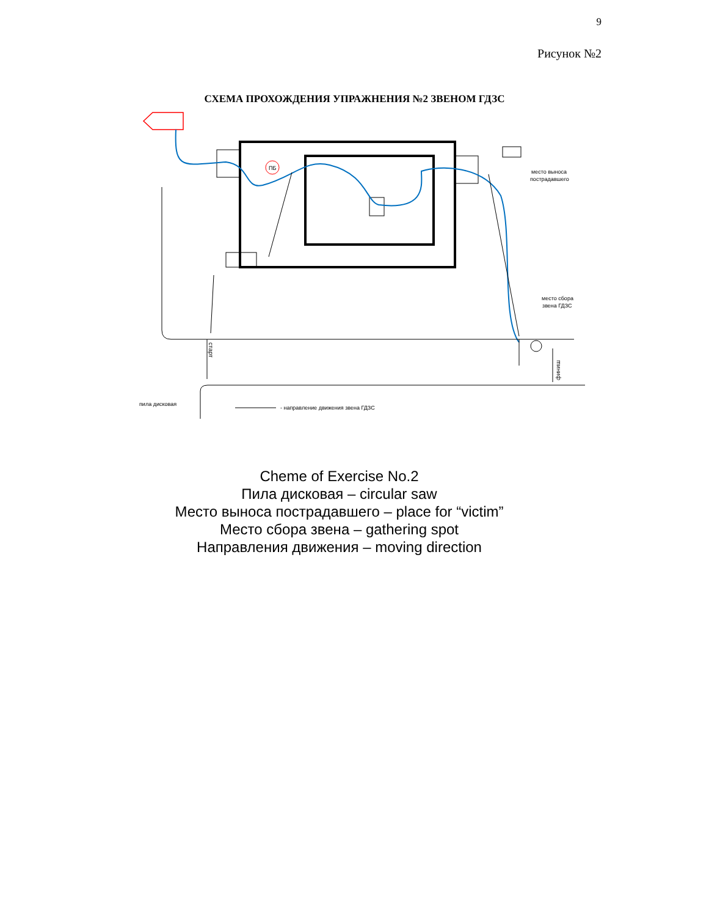9
Рисунок №2
СХЕМА ПРОХОЖДЕНИЯ УПРАЖНЕНИЯ №2 ЗВЕНОМ ГДЗС
ПБ
место выноса
пострадавшего
место сбора
звена ГДЗС
пила дисковая
- направление движения звена ГДЗС
старт
финиш
Cheme of Exercise No.2
Пила дисковая – circular saw
Место выноса пострадавшего – place for “victim”
Место сбора звена – gathering spot
Направления движения – moving direction